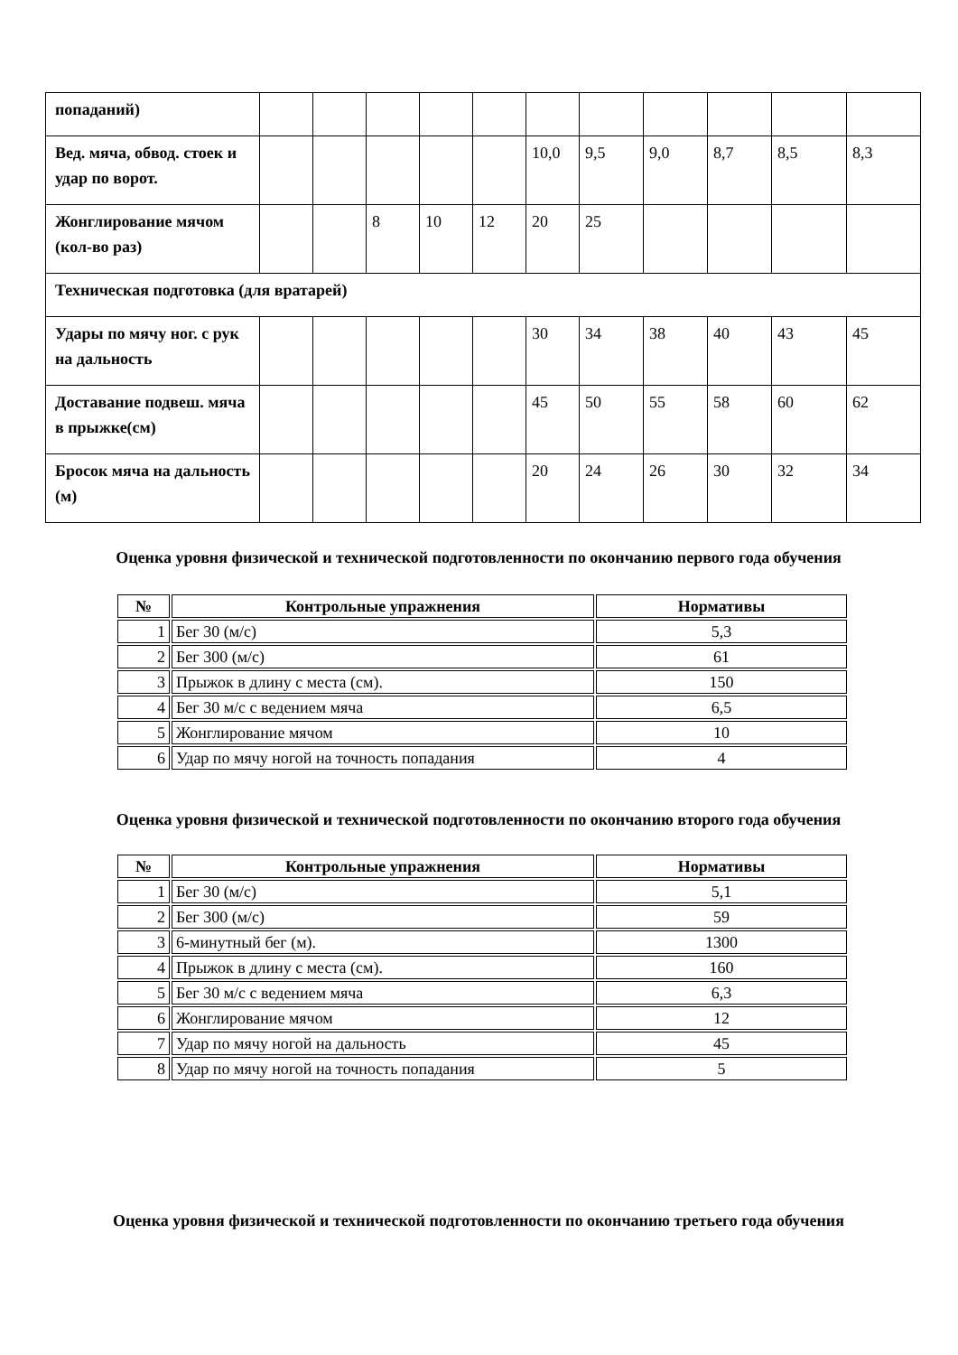| попаданий) | | | | | | | | | | | |
| Вед. мяча, обвод. стоек и удар по ворот. | | | | | | 10,0 | 9,5 | 9,0 | 8,7 | 8,5 | 8,3 |
| Жонглирование мячом (кол-во раз) | | | 8 | 10 | 12 | 20 | 25 | | | | |
| Техническая подготовка (для вратарей) | | | | | | | | | | | |
| Удары по мячу ног. с рук на дальность | | | | | | 30 | 34 | 38 | 40 | 43 | 45 |
| Доставание подвеш. мяча в прыжке(см) | | | | | | 45 | 50 | 55 | 58 | 60 | 62 |
| Бросок мяча на дальность (м) | | | | | | 20 | 24 | 26 | 30 | 32 | 34 |
Оценка уровня физической и технической подготовленности по окончанию первого года обучения
| № | Контрольные упражнения | Нормативы |
| --- | --- | --- |
| 1 | Бег 30 (м/с) | 5,3 |
| 2 | Бег 300 (м/с) | 61 |
| 3 | Прыжок в длину с места (см). | 150 |
| 4 | Бег 30 м/с с ведением мяча | 6,5 |
| 5 | Жонглирование мячом | 10 |
| 6 | Удар по мячу ногой на точность попадания | 4 |
Оценка уровня физической и технической подготовленности по окончанию второго года обучения
| № | Контрольные упражнения | Нормативы |
| --- | --- | --- |
| 1 | Бег 30 (м/с) | 5,1 |
| 2 | Бег 300 (м/с) | 59 |
| 3 | 6-минутный бег (м). | 1300 |
| 4 | Прыжок в длину с места (см). | 160 |
| 5 | Бег 30 м/с с ведением мяча | 6,3 |
| 6 | Жонглирование мячом | 12 |
| 7 | Удар по мячу ногой на дальность | 45 |
| 8 | Удар по мячу ногой на точность попадания | 5 |
Оценка уровня физической и технической подготовленности по окончанию третьего года обучения